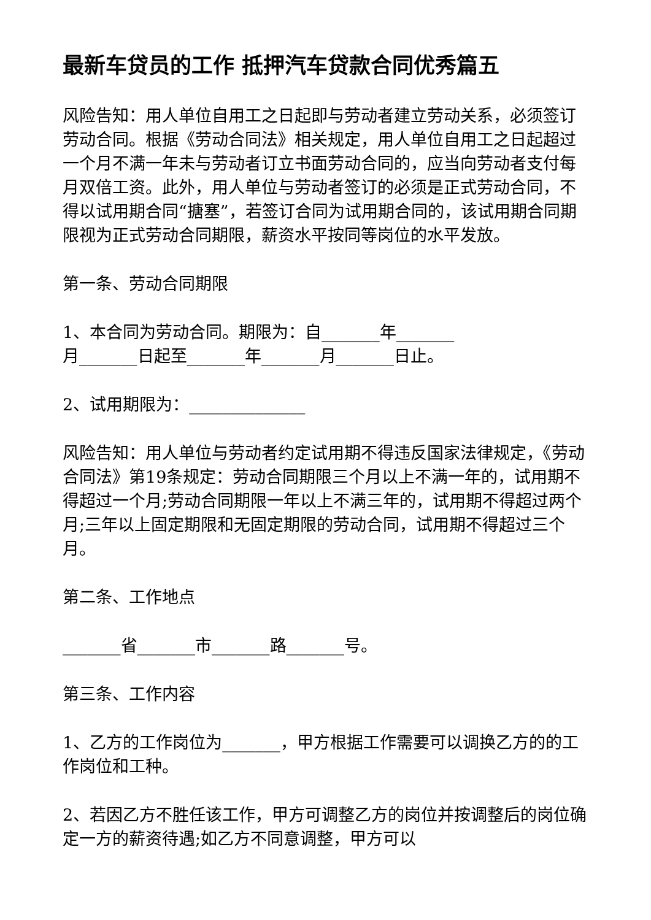最新车贷员的工作 抵押汽车贷款合同优秀篇五
风险告知：用人单位自用工之日起即与劳动者建立劳动关系，必须签订劳动合同。根据《劳动合同法》相关规定，用人单位自用工之日起超过一个月不满一年未与劳动者订立书面劳动合同的，应当向劳动者支付每月双倍工资。此外，用人单位与劳动者签订的必须是正式劳动合同，不得以试用期合同“搪塞”，若签订合同为试用期合同的，该试用期合同期限视为正式劳动合同期限，薪资水平按同等岗位的水平发放。
第一条、劳动合同期限
1、本合同为劳动合同。期限为：自_______年_______
月_______日起至_______年_______月_______日止。
2、试用期限为：______________
风险告知：用人单位与劳动者约定试用期不得违反国家法律规定，《劳动合同法》第19条规定：劳动合同期限三个月以上不满一年的，试用期不得超过一个月;劳动合同期限一年以上不满三年的，试用期不得超过两个月;三年以上固定期限和无固定期限的劳动合同，试用期不得超过三个月。
第二条、工作地点
_______省_______市_______路_______号。
第三条、工作内容
1、乙方的工作岗位为_______，甲方根据工作需要可以调换乙方的的工作岗位和工种。
2、若因乙方不胜任该工作，甲方可调整乙方的岗位并按调整后的岗位确定一方的薪资待遇;如乙方不同意调整，甲方可以